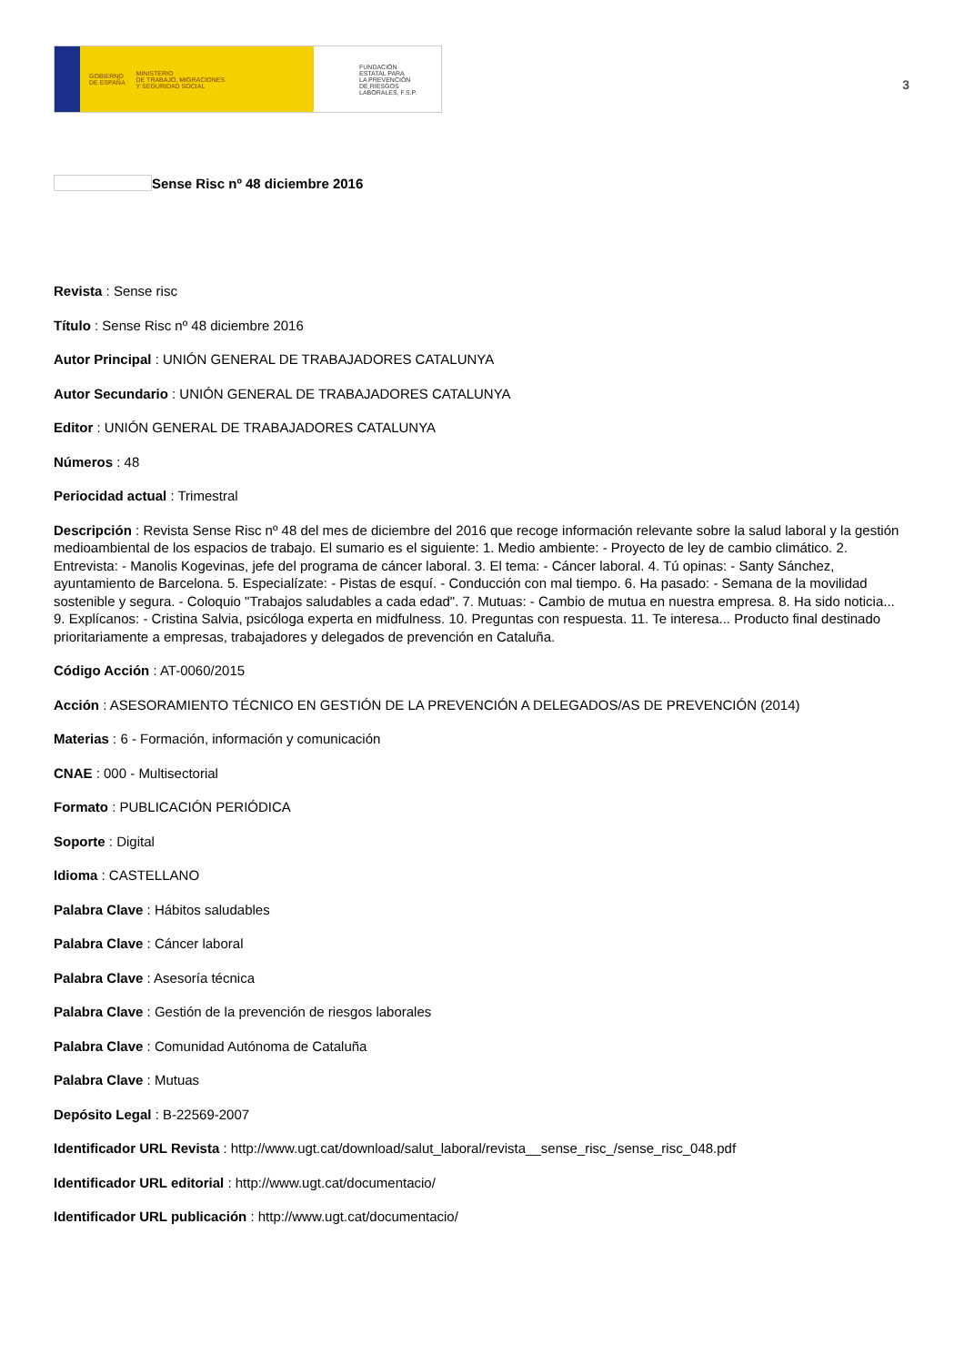GOBIERNO
DE ESPAÑA MINISTERIO
DE TRABAJO, MIGRACIONES
Y SEGURIDAD SOCIAL
FUNDACIÓN
ESTATAL PARA
LA PREVENCIÓN
DE RIESGOS
LABORALES, F.S.P.
3
Sense Risc nº 48 diciembre 2016
Revista : Sense risc
Título : Sense Risc nº 48 diciembre 2016
Autor Principal : UNIÓN GENERAL DE TRABAJADORES CATALUNYA
Autor Secundario : UNIÓN GENERAL DE TRABAJADORES CATALUNYA
Editor : UNIÓN GENERAL DE TRABAJADORES CATALUNYA
Números : 48
Periocidad actual : Trimestral
Descripción : Revista Sense Risc nº 48 del mes de diciembre del 2016 que recoge información relevante sobre la salud laboral y la gestión medioambiental de los espacios de trabajo. El sumario es el siguiente: 1. Medio ambiente: - Proyecto de ley de cambio climático. 2. Entrevista: - Manolis Kogevinas, jefe del programa de cáncer laboral. 3. El tema: - Cáncer laboral. 4. Tú opinas: - Santy Sánchez, ayuntamiento de Barcelona. 5. Especialízate: - Pistas de esquí. - Conducción con mal tiempo. 6. Ha pasado: - Semana de la movilidad sostenible y segura. - Coloquio "Trabajos saludables a cada edad". 7. Mutuas: - Cambio de mutua en nuestra empresa. 8. Ha sido noticia... 9. Explícanos: - Cristina Salvia, psicóloga experta en midfulness. 10. Preguntas con respuesta. 11. Te interesa... Producto final destinado prioritariamente a empresas, trabajadores y delegados de prevención en Cataluña.
Código Acción : AT-0060/2015
Acción : ASESORAMIENTO TÉCNICO EN GESTIÓN DE LA PREVENCIÓN A DELEGADOS/AS DE PREVENCIÓN (2014)
Materias : 6 - Formación, información y comunicación
CNAE : 000 - Multisectorial
Formato : PUBLICACIÓN PERIÓDICA
Soporte : Digital
Idioma : CASTELLANO
Palabra Clave : Hábitos saludables
Palabra Clave : Cáncer laboral
Palabra Clave : Asesoría técnica
Palabra Clave : Gestión de la prevención de riesgos laborales
Palabra Clave : Comunidad Autónoma de Cataluña
Palabra Clave : Mutuas
Depósito Legal : B-22569-2007
Identificador URL Revista : http://www.ugt.cat/download/salut_laboral/revista__sense_risc_/sense_risc_048.pdf
Identificador URL editorial : http://www.ugt.cat/documentacio/
Identificador URL publicación : http://www.ugt.cat/documentacio/